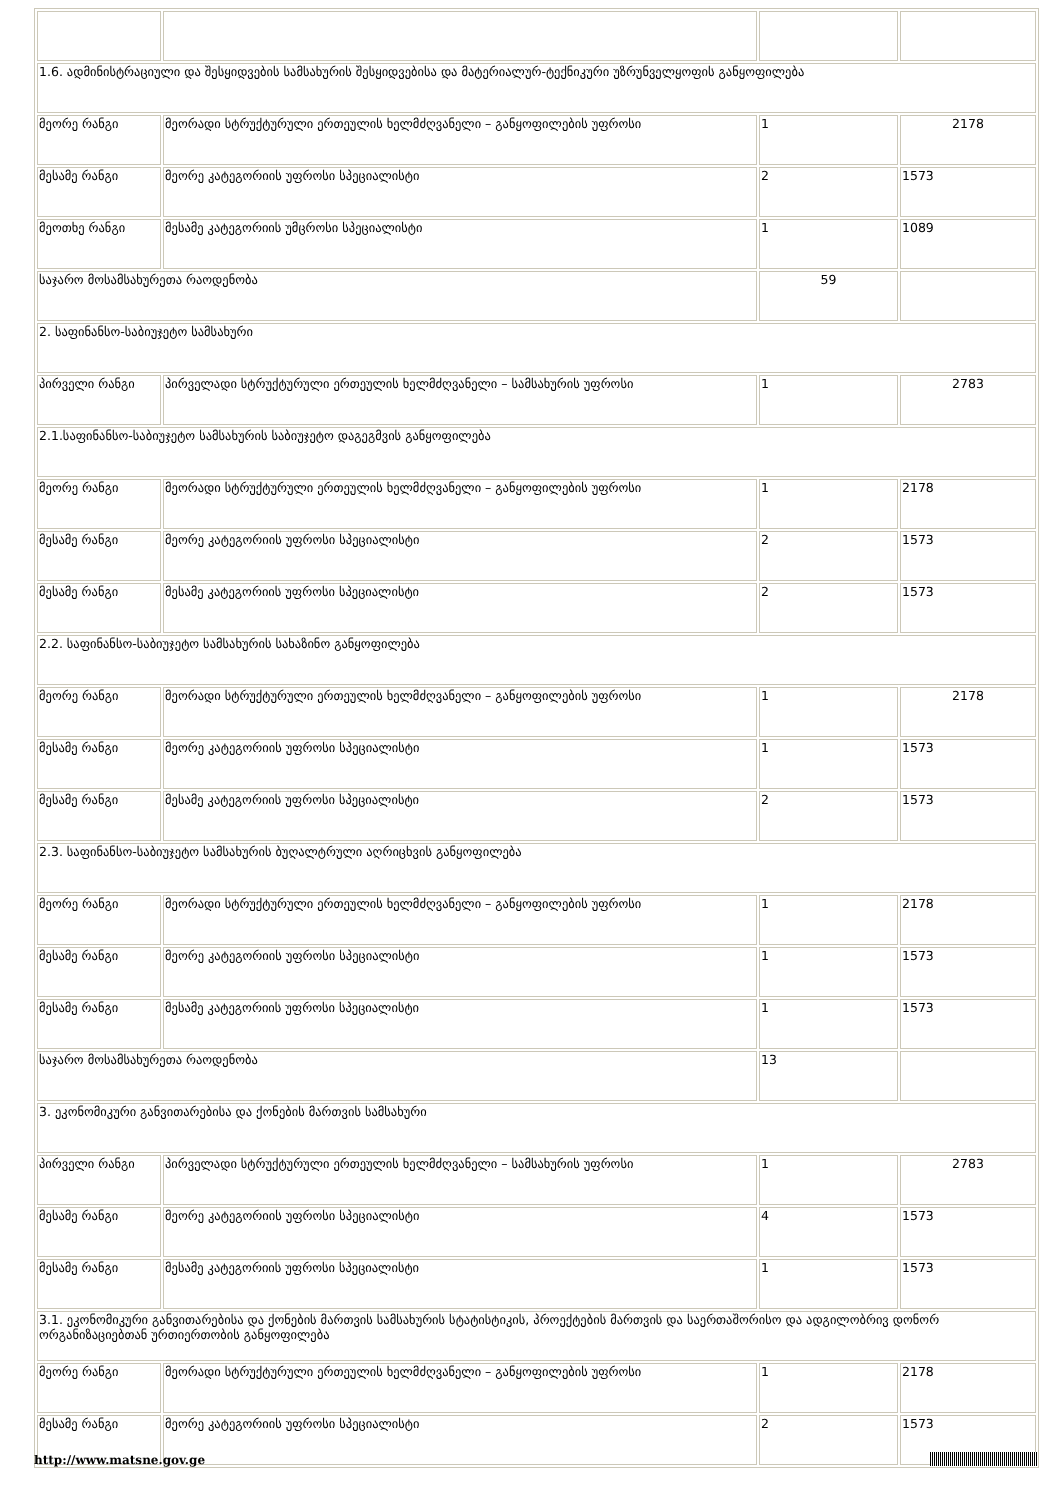| 1.6. ადმინისტრაციული და შესყიდვების სამსახურის შესყიდვებისა და მატერიალურ-ტექნიკური უზრუნველყოფის განყოფილება | | | |
| მეორე რანგი | მეორადი სტრუქტურული ერთეულის ხელმძღვანელი – განყოფილების უფროსი | 1 | 2178 |
| მესამე რანგი | მეორე კატეგორიის უფროსი სპეციალისტი | 2 | 1573 |
| მეოთხე რანგი | მესამე კატეგორიის უმცროსი სპეციალისტი | 1 | 1089 |
| საჯარო მოსამსახურეთა რაოდენობა | | 59 | |
| 2. საფინანსო-საბიუჯეტო სამსახური | | | |
| პირველი რანგი | პირველადი სტრუქტურული ერთეულის ხელმძღვანელი – სამსახურის უფროსი | 1 | 2783 |
| 2.1.საფინანსო-საბიუჯეტო სამსახურის საბიუჯეტო დაგეგმვის განყოფილება | | | |
| მეორე რანგი | მეორადი სტრუქტურული ერთეულის ხელმძღვანელი – განყოფილების უფროსი | 1 | 2178 |
| მესამე რანგი | მეორე კატეგორიის უფროსი სპეციალისტი | 2 | 1573 |
| მესამე რანგი | მესამე კატეგორიის უფროსი სპეციალისტი | 2 | 1573 |
| 2.2. საფინანსო-საბიუჯეტო სამსახურის სახაზინო განყოფილება | | | |
| მეორე რანგი | მეორადი სტრუქტურული ერთეულის ხელმძღვანელი – განყოფილების უფროსი | 1 | 2178 |
| მესამე რანგი | მეორე კატეგორიის უფროსი სპეციალისტი | 1 | 1573 |
| მესამე რანგი | მესამე კატეგორიის უფროსი სპეციალისტი | 2 | 1573 |
| 2.3. საფინანსო-საბიუჯეტო სამსახურის ბუღალტრული აღრიცხვის განყოფილება | | | |
| მეორე რანგი | მეორადი სტრუქტურული ერთეულის ხელმძღვანელი – განყოფილების უფროსი | 1 | 2178 |
| მესამე რანგი | მეორე კატეგორიის უფროსი სპეციალისტი | 1 | 1573 |
| მესამე რანგი | მესამე კატეგორიის უფროსი სპეციალისტი | 1 | 1573 |
| საჯარო მოსამსახურეთა რაოდენობა | | 13 | |
| 3. ეკონომიკური განვითარებისა და ქონების მართვის სამსახური | | | |
| პირველი რანგი | პირველადი სტრუქტურული ერთეულის ხელმძღვანელი – სამსახურის უფროსი | 1 | 2783 |
| მესამე რანგი | მეორე კატეგორიის უფროსი სპეციალისტი | 4 | 1573 |
| მესამე რანგი | მესამე კატეგორიის უფროსი სპეციალისტი | 1 | 1573 |
| 3.1. ეკონომიკური განვითარებისა და ქონების მართვის სამსახურის სტატისტიკის, პროექტების მართვის და საერთაშორისო და ადგილობრივ დონორ ორგანიზაციებთან ურთიერთობის განყოფილება | | | |
| მეორე რანგი | მეორადი სტრუქტურული ერთეულის ხელმძღვანელი – განყოფილების უფროსი | 1 | 2178 |
| მესამე რანგი | მეორე კატეგორიის უფროსი სპეციალისტი | 2 | 1573 |
http://www.matsne.gov.ge